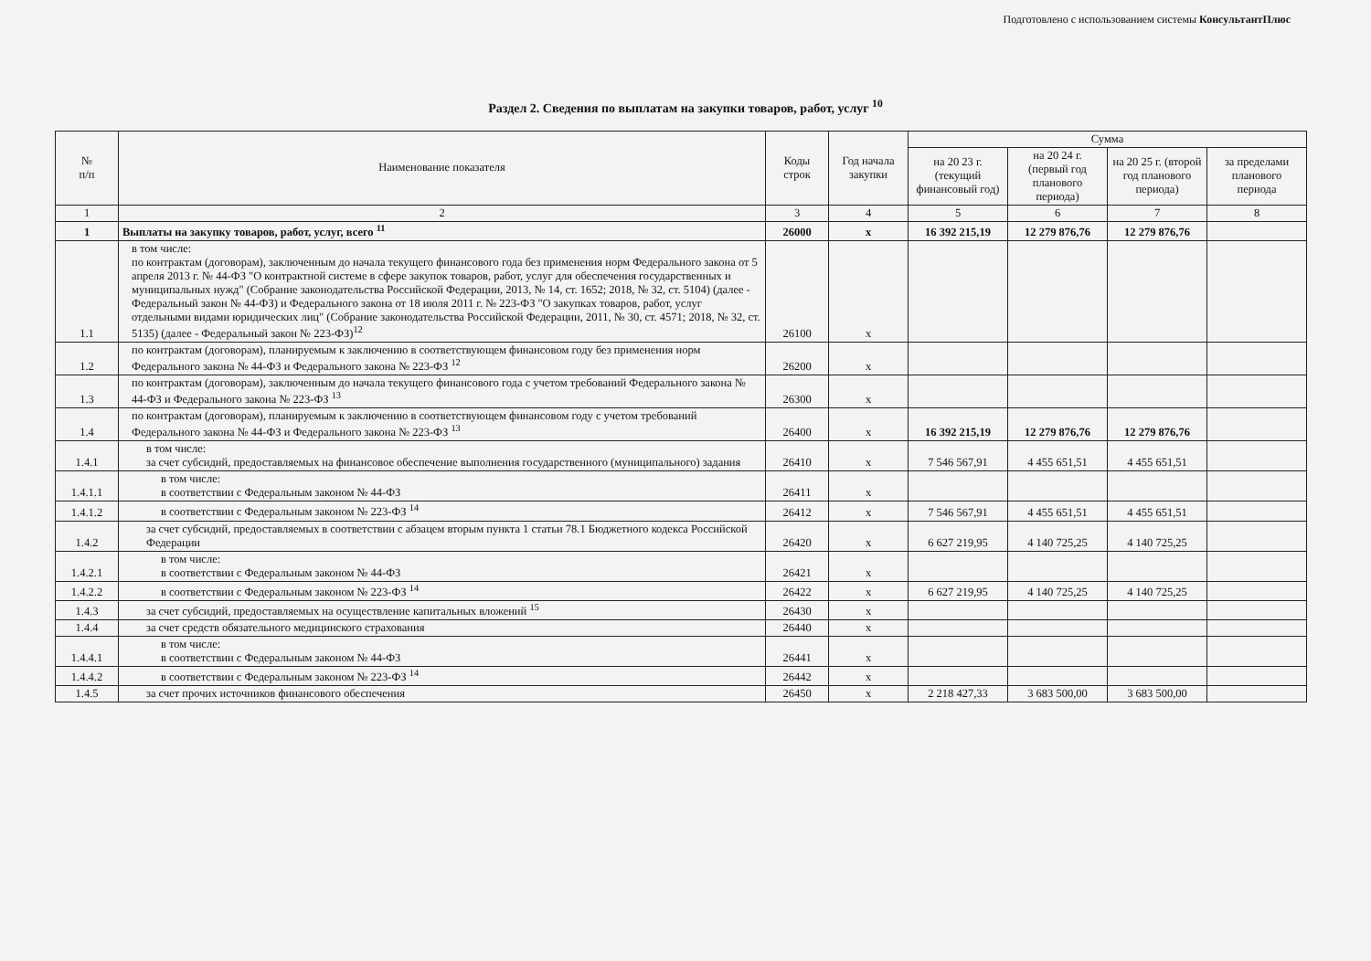Подготовлено с использованием системы КонсультантПлюс
Раздел 2. Сведения по выплатам на закупки товаров, работ, услуг <sup>10</sup>
| № п/п | Наименование показателя | Коды строк | Год начала закупки | Сумма | | | |
| --- | --- | --- | --- | --- | --- | --- | --- |
| | | | | на 20 23 г. (текущий финансовый год) | на 20 24 г. (первый год планового периода) | на 20 25 г. (второй год планового периода) | за пределами планового периода |
| 1 | 2 | 3 | 4 | 5 | 6 | 7 | 8 |
| 1 | Выплаты на закупку товаров, работ, услуг, всего <sup>11</sup> | 26000 | х | 16 392 215,19 | 12 279 876,76 | 12 279 876,76 | |
| 1.1 | в том числе: по контрактам (договорам), заключенным до начала текущего финансового года без применения норм Федерального закона от 5 апреля 2013 г. № 44-ФЗ "О контрактной системе в сфере закупок товаров, работ, услуг для обеспечения государственных и муниципальных нужд" (Собрание законодательства Российской Федерации, 2013, № 14, ст. 1652; 2018, № 32, ст. 5104) (далее - Федеральный закон № 44-ФЗ) и Федерального закона от 18 июля 2011 г. № 223-ФЗ "О закупках товаров, работ, услуг отдельными видами юридических лиц" (Собрание законодательства Российской Федерации, 2011, № 30, ст. 4571; 2018, № 32, ст. 5135) (далее - Федеральный закон № 223-ФЗ)<sup>12</sup> | 26100 | х | | | | |
| 1.2 | по контрактам (договорам), планируемым к заключению в соответствующем финансовом году без применения норм Федерального закона № 44-ФЗ и Федерального закона № 223-ФЗ <sup>12</sup> | 26200 | х | | | | |
| 1.3 | по контрактам (договорам), заключенным до начала текущего финансового года с учетом требований Федерального закона № 44-ФЗ и Федерального закона № 223-ФЗ <sup>13</sup> | 26300 | х | | | | |
| 1.4 | по контрактам (договорам), планируемым к заключению в соответствующем финансовом году с учетом требований Федерального закона № 44-ФЗ и Федерального закона № 223-ФЗ <sup>13</sup> | 26400 | х | 16 392 215,19 | 12 279 876,76 | 12 279 876,76 | |
| 1.4.1 | в том числе: за счет субсидий, предоставляемых на финансовое обеспечение выполнения государственного (муниципального) задания | 26410 | х | 7 546 567,91 | 4 455 651,51 | 4 455 651,51 | |
| 1.4.1.1 | в том числе: в соответствии с Федеральным законом № 44-ФЗ | 26411 | х | | | | |
| 1.4.1.2 | в соответствии с Федеральным законом № 223-ФЗ <sup>14</sup> | 26412 | х | 7 546 567,91 | 4 455 651,51 | 4 455 651,51 | |
| 1.4.2 | за счет субсидий, предоставляемых в соответствии с абзацем вторым пункта 1 статьи 78.1 Бюджетного кодекса Российской Федерации | 26420 | х | 6 627 219,95 | 4 140 725,25 | 4 140 725,25 | |
| 1.4.2.1 | в том числе: в соответствии с Федеральным законом № 44-ФЗ | 26421 | х | | | | |
| 1.4.2.2 | в соответствии с Федеральным законом № 223-ФЗ <sup>14</sup> | 26422 | х | 6 627 219,95 | 4 140 725,25 | 4 140 725,25 | |
| 1.4.3 | за счет субсидий, предоставляемых на осуществление капитальных вложений <sup>15</sup> | 26430 | х | | | | |
| 1.4.4 | за счет средств обязательного медицинского страхования | 26440 | х | | | | |
| 1.4.4.1 | в том числе: в соответствии с Федеральным законом № 44-ФЗ | 26441 | х | | | | |
| 1.4.4.2 | в соответствии с Федеральным законом № 223-ФЗ <sup>14</sup> | 26442 | х | | | | |
| 1.4.5 | за счет прочих источников финансового обеспечения | 26450 | х | 2 218 427,33 | 3 683 500,00 | 3 683 500,00 | |